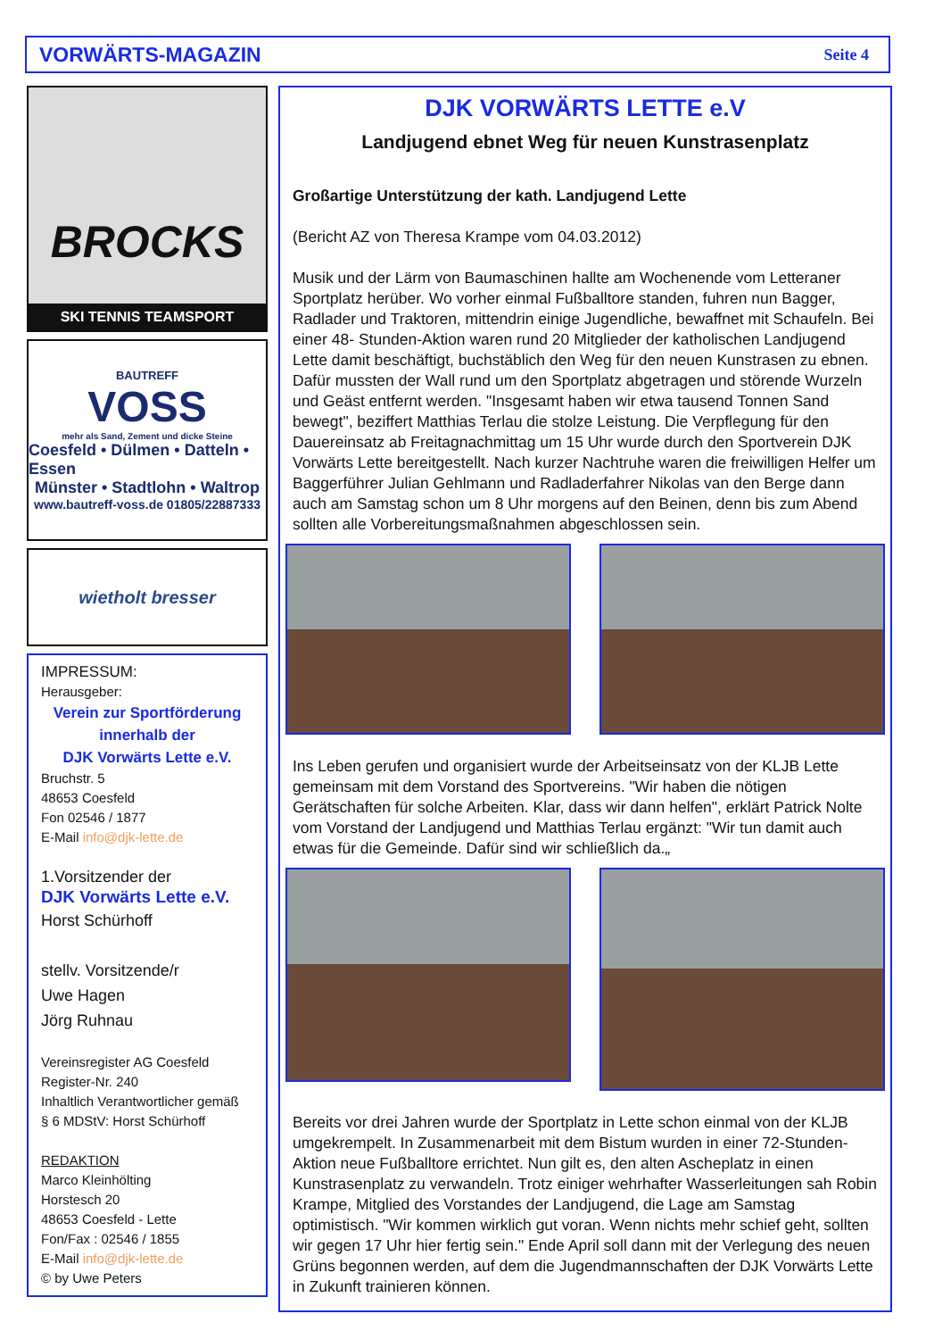VORWÄRTS-MAGAZIN Seite 4
BROCKS
SKI TENNIS TEAMSPORT
BAUTREFF
VOSS
mehr als Sand, Zement und dicke Steine
Coesfeld • Dülmen • Datteln • Essen
Münster • Stadtlohn • Waltrop
www.bautreff-voss.de 01805/22887333
wietholt bresser
IMPRESSUM:
Herausgeber:
Verein zur Sportförderung
innerhalb der
DJK Vorwärts Lette e.V.
Bruchstr. 5
48653 Coesfeld
Fon 02546 / 1877
E-Mail info@djk-lette.de
1.Vorsitzender der
DJK Vorwärts Lette e.V.
Horst Schürhoff
stellv. Vorsitzende/r
Uwe Hagen
Jörg Ruhnau
Vereinsregister AG Coesfeld
Register-Nr. 240
Inhaltlich Verantwortlicher gemäß
§ 6 MDStV: Horst Schürhoff
REDAKTION
Marco Kleinhölting
Horstesch 20
48653 Coesfeld - Lette
Fon/Fax : 02546 / 1855
E-Mail info@djk-lette.de
© by Uwe Peters
DJK VORWÄRTS LETTE e.V
Landjugend ebnet Weg für neuen Kunstrasenplatz
Großartige Unterstützung der kath. Landjugend Lette
(Bericht AZ von Theresa Krampe vom 04.03.2012)
Musik und der Lärm von Baumaschinen hallte am Wochenende vom Letteraner Sportplatz herüber. Wo vorher einmal Fußballtore standen, fuhren nun Bagger, Radlader und Traktoren, mittendrin einige Jugendliche, bewaffnet mit Schaufeln. Bei einer 48- Stunden-Aktion waren rund 20 Mitglieder der katholischen Landjugend Lette damit beschäftigt, buchstäblich den Weg für den neuen Kunstrasen zu ebnen. Dafür mussten der Wall rund um den Sportplatz abgetragen und störende Wurzeln und Geäst entfernt werden. "Insgesamt haben wir etwa tausend Tonnen Sand bewegt", beziffert Matthias Terlau die stolze Leistung. Die Verpflegung für den Dauereinsatz ab Freitagnachmittag um 15 Uhr wurde durch den Sportverein DJK Vorwärts Lette bereitgestellt. Nach kurzer Nachtruhe waren die freiwilligen Helfer um Baggerführer Julian Gehlmann und Radladerfahrer Nikolas van den Berge dann auch am Samstag schon um 8 Uhr morgens auf den Beinen, denn bis zum Abend sollten alle Vorbereitungsmaßnahmen abgeschlossen sein.
Ins Leben gerufen und organisiert wurde der Arbeitseinsatz von der KLJB Lette gemeinsam mit dem Vorstand des Sportvereins. "Wir haben die nötigen Gerätschaften für solche Arbeiten. Klar, dass wir dann helfen", erklärt Patrick Nolte vom Vorstand der Landjugend und Matthias Terlau ergänzt: "Wir tun damit auch etwas für die Gemeinde. Dafür sind wir schließlich da.„
Bereits vor drei Jahren wurde der Sportplatz in Lette schon einmal von der KLJB umgekrempelt. In Zusammenarbeit mit dem Bistum wurden in einer 72-Stunden- Aktion neue Fußballtore errichtet. Nun gilt es, den alten Ascheplatz in einen Kunstrasenplatz zu verwandeln. Trotz einiger wehrhafter Wasserleitungen sah Robin Krampe, Mitglied des Vorstandes der Landjugend, die Lage am Samstag optimistisch. "Wir kommen wirklich gut voran. Wenn nichts mehr schief geht, sollten wir gegen 17 Uhr hier fertig sein." Ende April soll dann mit der Verlegung des neuen Grüns begonnen werden, auf dem die Jugendmannschaften der DJK Vorwärts Lette in Zukunft trainieren können.